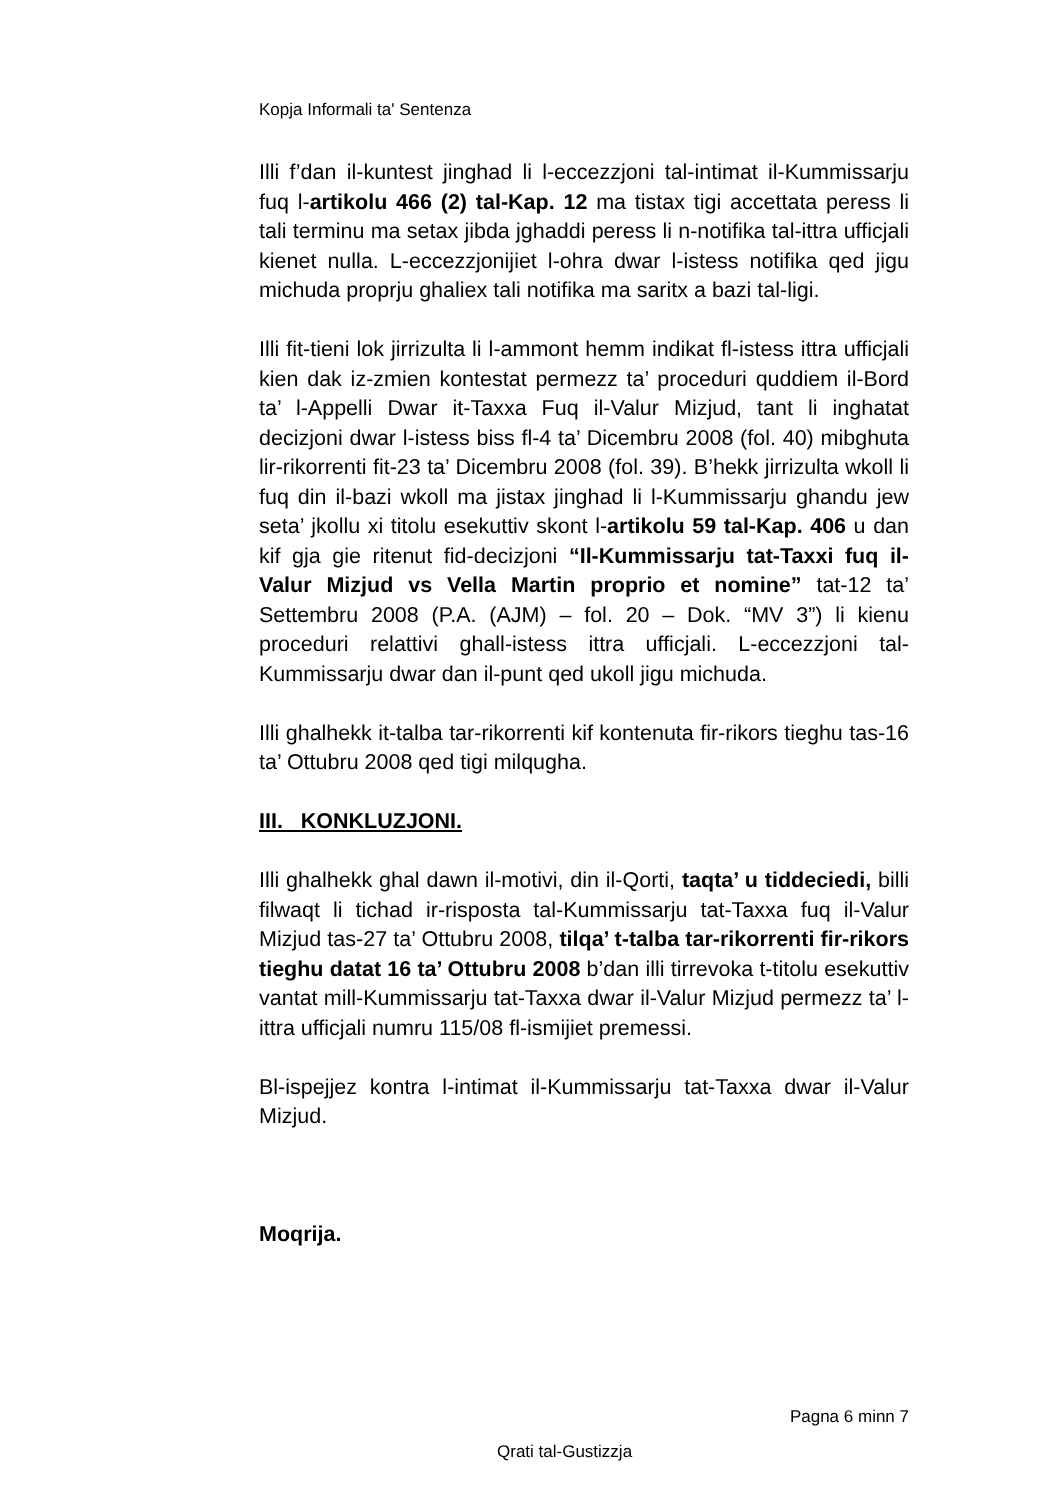Kopja Informali ta' Sentenza
Illi f’dan il-kuntest jinghad li l-eccezzjoni tal-intimat il-Kummissarju fuq l-artikolu 466 (2) tal-Kap. 12 ma tistax tigi accettata peress li tali terminu ma setax jibda jghaddi peress li n-notifika tal-ittra ufficjali kienet nulla. L-eccezzjonijiet l-ohra dwar l-istess notifika qed jigu michuda proprju ghaliex tali notifika ma saritx a bazi tal-ligi.
Illi fit-tieni lok jirrizulta li l-ammont hemm indikat fl-istess ittra ufficjali kien dak iz-zmien kontestat permezz ta’ proceduri quddiem il-Bord ta’ l-Appelli Dwar it-Taxxa Fuq il-Valur Mizjud, tant li inghatat decizjoni dwar l-istess biss fl-4 ta’ Dicembru 2008 (fol. 40) mibghuta lir-rikorrenti fit-23 ta’ Dicembru 2008 (fol. 39). B’hekk jirrizulta wkoll li fuq din il-bazi wkoll ma jistax jinghad li l-Kummissarju ghandu jew seta’ jkollu xi titolu esekuttiv skont l-artikolu 59 tal-Kap. 406 u dan kif gja gie ritenut fid-decizjoni “Il-Kummissarju tat-Taxxi fuq il-Valur Mizjud vs Vella Martin proprio et nomine” tat-12 ta’ Settembru 2008 (P.A. (AJM) – fol. 20 – Dok. “MV 3”) li kienu proceduri relattivi ghall-istess ittra ufficjali. L-eccezzjoni tal-Kummissarju dwar dan il-punt qed ukoll jigu michuda.
Illi ghalhekk it-talba tar-rikorrenti kif kontenuta fir-rikors tieghu tas-16 ta’ Ottubru 2008 qed tigi milqugha.
III. KONKLUZJONI.
Illi ghalhekk ghal dawn il-motivi, din il-Qorti, taqta’ u tiddeciedi, billi filwaqt li tichad ir-risposta tal-Kummissarju tat-Taxxa fuq il-Valur Mizjud tas-27 ta’ Ottubru 2008, tilqa’ t-talba tar-rikorrenti fir-rikors tieghu datat 16 ta’ Ottubru 2008 b’dan illi tirrevoka t-titolu esekuttiv vantat mill-Kummissarju tat-Taxxa dwar il-Valur Mizjud permezz ta’ l-ittra ufficjali numru 115/08 fl-ismijiet premessi.
Bl-ispejjez kontra l-intimat il-Kummissarju tat-Taxxa dwar il-Valur Mizjud.
Moqrija.
Pagna 6 minn 7
Qrati tal-Gustizzja